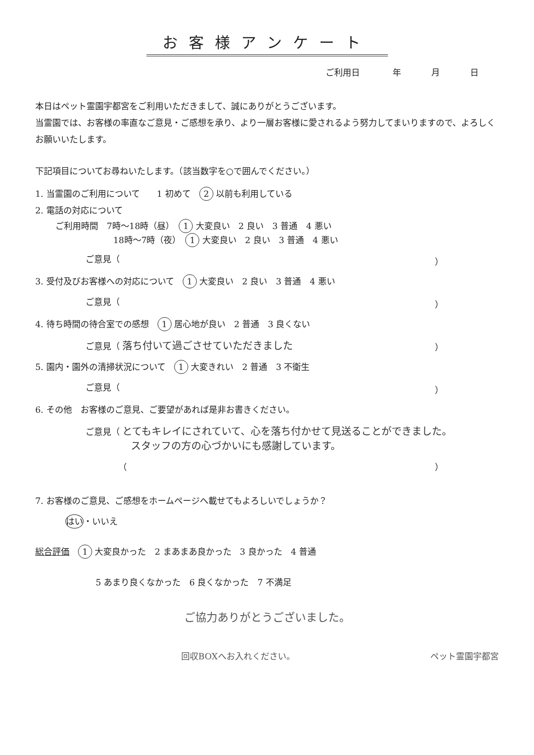お客様アンケート
ご利用日 年 月 日
本日はペット霊園宇都宮をご利用いただきまして、誠にありがとうございます。
当霊園では、お客様の率直なご意見・ご感想を承り、より一層お客様に愛されるよう努力してまいりますので、よろしくお願いいたします。
下記項目についてお尋ねいたします。（該当数字を○で囲んでください。）
1. 当霊園のご利用について　　1 初めて　2 以前も利用している
2. 電話の対応について
ご利用時間　7時～18時（昼）　1 大変良い　2 良い　3 普通　4 悪い
18時～7時（夜）　1 大変良い　2 良い　3 普通　4 悪い
ご意見（ ）
3. 受付及びお客様への対応について　1 大変良い　2 良い　3 普通　4 悪い
ご意見（ ）
4. 待ち時間の待合室での感想　1 居心地が良い　2 普通　3 良くない
ご意見（ 落ち付いて過ごさせていただきました ）
5. 園内・園外の清掃状況について　1 大変きれい　2 普通　3 不衛生
ご意見（ ）
6. その他　お客様のご意見、ご要望があれば是非お書きください。
ご意見（ とてもキレイにされていて、心を落ち付かせて見送ることができました。
スタッフの方の心づかいにも感謝しています。
（ ）
7. お客様のご意見、ご感想をホームページへ載せてもよろしいでしょうか？
はい ・いいえ
総合評価　1 大変良かった　2 まあまあ良かった　3 良かった　4 普通
5 あまり良くなかった　6 良くなかった　7 不満足
ご協力ありがとうございました。
回収BOXへお入れください。 ペット霊園宇都宮